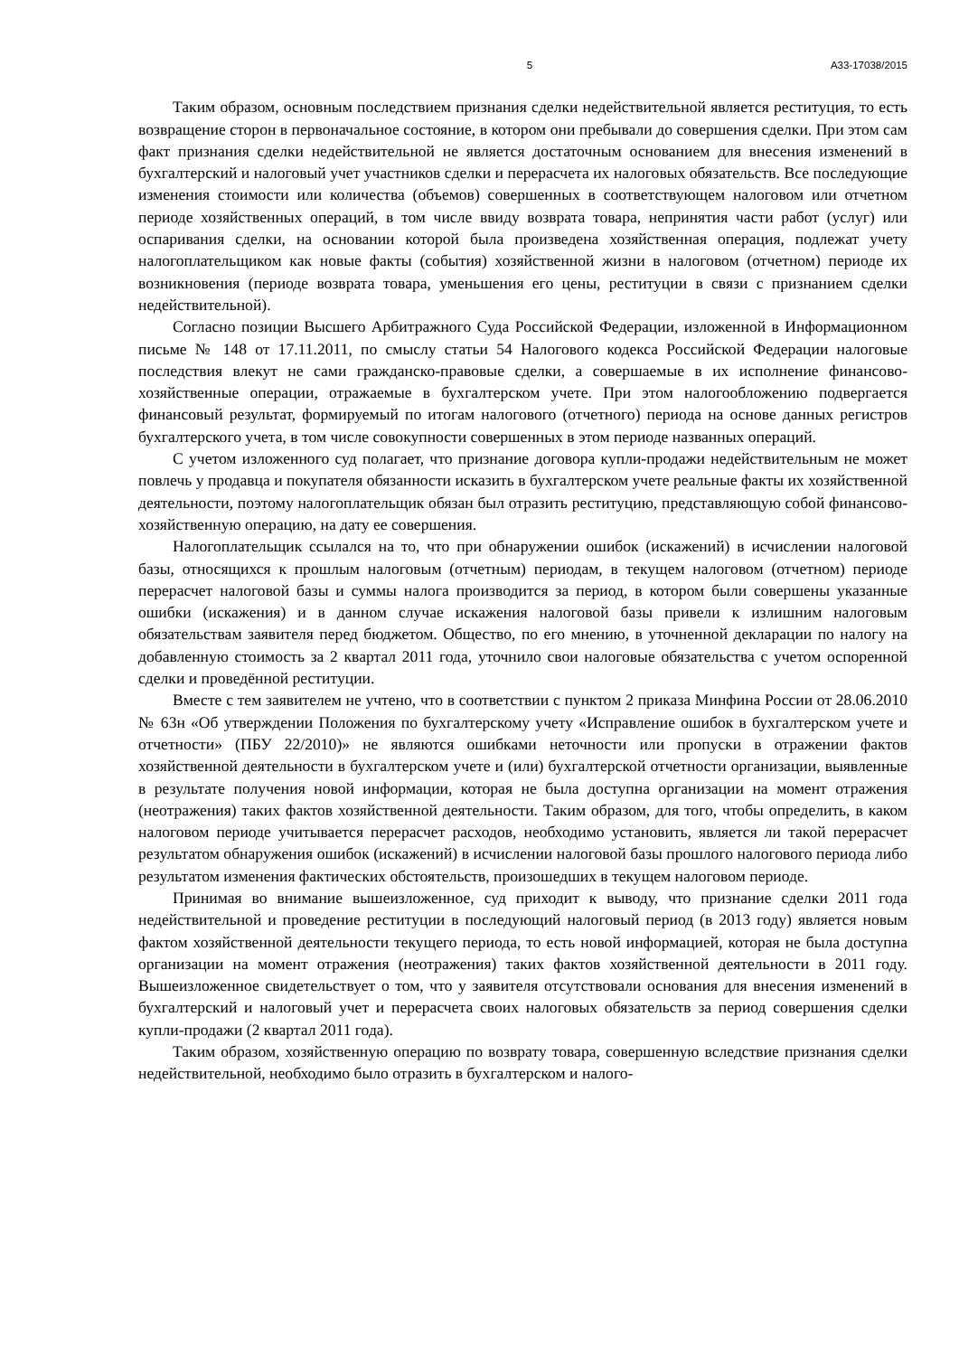5 А33-17038/2015
Таким образом, основным последствием признания сделки недействительной является реституция, то есть возвращение сторон в первоначальное состояние, в котором они пребывали до совершения сделки. При этом сам факт признания сделки недействительной не является достаточным основанием для внесения изменений в бухгалтерский и налоговый учет участников сделки и перерасчета их налоговых обязательств. Все последующие изменения стоимости или количества (объемов) совершенных в соответствующем налоговом или отчетном периоде хозяйственных операций, в том числе ввиду возврата товара, непринятия части работ (услуг) или оспаривания сделки, на основании которой была произведена хозяйственная операция, подлежат учету налогоплательщиком как новые факты (события) хозяйственной жизни в налоговом (отчетном) периоде их возникновения (периоде возврата товара, уменьшения его цены, реституции в связи с признанием сделки недействительной).
Согласно позиции Высшего Арбитражного Суда Российской Федерации, изложенной в Информационном письме № 148 от 17.11.2011, по смыслу статьи 54 Налогового кодекса Российской Федерации налоговые последствия влекут не сами гражданско-правовые сделки, а совершаемые в их исполнение финансово-хозяйственные операции, отражаемые в бухгалтерском учете. При этом налогообложению подвергается финансовый результат, формируемый по итогам налогового (отчетного) периода на основе данных регистров бухгалтерского учета, в том числе совокупности совершенных в этом периоде названных операций.
С учетом изложенного суд полагает, что признание договора купли-продажи недействительным не может повлечь у продавца и покупателя обязанности исказить в бухгалтерском учете реальные факты их хозяйственной деятельности, поэтому налогоплательщик обязан был отразить реституцию, представляющую собой финансово-хозяйственную операцию, на дату ее совершения.
Налогоплательщик ссылался на то, что при обнаружении ошибок (искажений) в исчислении налоговой базы, относящихся к прошлым налоговым (отчетным) периодам, в текущем налоговом (отчетном) периоде перерасчет налоговой базы и суммы налога производится за период, в котором были совершены указанные ошибки (искажения) и в данном случае искажения налоговой базы привели к излишним налоговым обязательствам заявителя перед бюджетом. Общество, по его мнению, в уточненной декларации по налогу на добавленную стоимость за 2 квартал 2011 года, уточнило свои налоговые обязательства с учетом оспоренной сделки и проведённой реституции.
Вместе с тем заявителем не учтено, что в соответствии с пунктом 2 приказа Минфина России от 28.06.2010 № 63н «Об утверждении Положения по бухгалтерскому учету «Исправление ошибок в бухгалтерском учете и отчетности» (ПБУ 22/2010)» не являются ошибками неточности или пропуски в отражении фактов хозяйственной деятельности в бухгалтерском учете и (или) бухгалтерской отчетности организации, выявленные в результате получения новой информации, которая не была доступна организации на момент отражения (неотражения) таких фактов хозяйственной деятельности. Таким образом, для того, чтобы определить, в каком налоговом периоде учитывается перерасчет расходов, необходимо установить, является ли такой перерасчет результатом обнаружения ошибок (искажений) в исчислении налоговой базы прошлого налогового периода либо результатом изменения фактических обстоятельств, произошедших в текущем налоговом периоде.
Принимая во внимание вышеизложенное, суд приходит к выводу, что признание сделки 2011 года недействительной и проведение реституции в последующий налоговый период (в 2013 году) является новым фактом хозяйственной деятельности текущего периода, то есть новой информацией, которая не была доступна организации на момент отражения (неотражения) таких фактов хозяйственной деятельности в 2011 году. Вышеизложенное свидетельствует о том, что у заявителя отсутствовали основания для внесения изменений в бухгалтерский и налоговый учет и перерасчета своих налоговых обязательств за период совершения сделки купли-продажи (2 квартал 2011 года).
Таким образом, хозяйственную операцию по возврату товара, совершенную вследствие признания сделки недействительной, необходимо было отразить в бухгалтерском и налого-